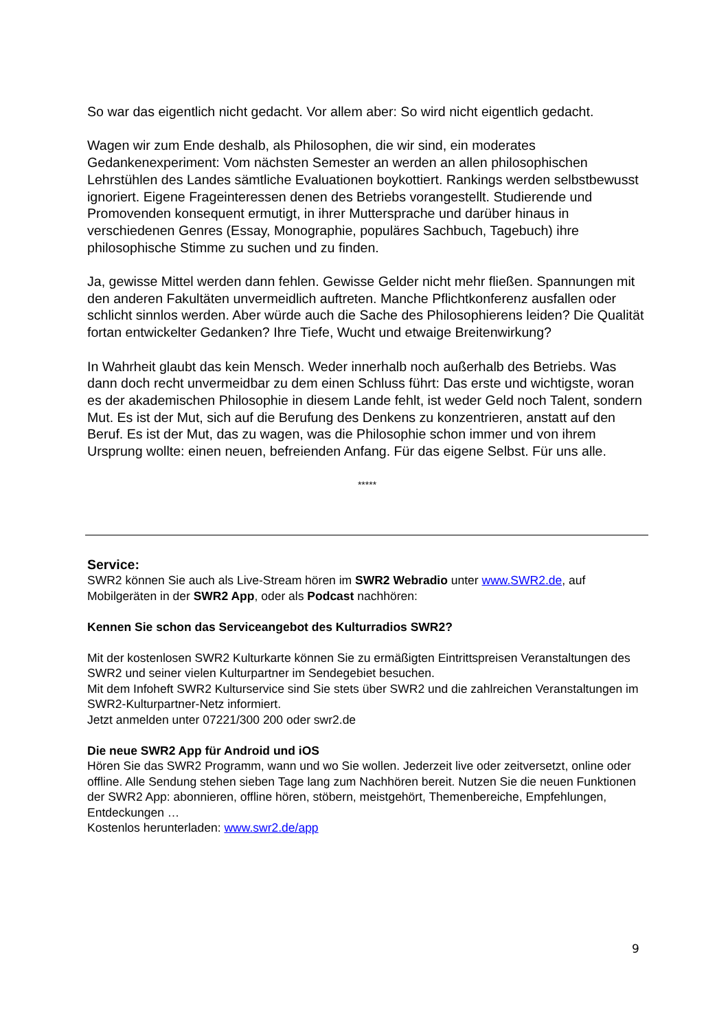So war das eigentlich nicht gedacht. Vor allem aber: So wird nicht eigentlich gedacht.
Wagen wir zum Ende deshalb, als Philosophen, die wir sind, ein moderates Gedankenexperiment: Vom nächsten Semester an werden an allen philosophischen Lehrstühlen des Landes sämtliche Evaluationen boykottiert. Rankings werden selbstbewusst ignoriert. Eigene Frageinteressen denen des Betriebs vorangestellt. Studierende und Promovenden konsequent ermutigt, in ihrer Muttersprache und darüber hinaus in verschiedenen Genres (Essay, Monographie, populäres Sachbuch, Tagebuch) ihre philosophische Stimme zu suchen und zu finden.
Ja, gewisse Mittel werden dann fehlen. Gewisse Gelder nicht mehr fließen. Spannungen mit den anderen Fakultäten unvermeidlich auftreten. Manche Pflichtkonferenz ausfallen oder schlicht sinnlos werden. Aber würde auch die Sache des Philosophierens leiden? Die Qualität fortan entwickelter Gedanken? Ihre Tiefe, Wucht und etwaige Breitenwirkung?
In Wahrheit glaubt das kein Mensch. Weder innerhalb noch außerhalb des Betriebs. Was dann doch recht unvermeidbar zu dem einen Schluss führt: Das erste und wichtigste, woran es der akademischen Philosophie in diesem Lande fehlt, ist weder Geld noch Talent, sondern Mut. Es ist der Mut, sich auf die Berufung des Denkens zu konzentrieren, anstatt auf den Beruf. Es ist der Mut, das zu wagen, was die Philosophie schon immer und von ihrem Ursprung wollte: einen neuen, befreienden Anfang. Für das eigene Selbst. Für uns alle.
*****
Service:
SWR2 können Sie auch als Live-Stream hören im SWR2 Webradio unter www.SWR2.de, auf Mobilgeräten in der SWR2 App, oder als Podcast nachhören:
Kennen Sie schon das Serviceangebot des Kulturradios SWR2?
Mit der kostenlosen SWR2 Kulturkarte können Sie zu ermäßigten Eintrittspreisen Veranstaltungen des SWR2 und seiner vielen Kulturpartner im Sendegebiet besuchen.
Mit dem Infoheft SWR2 Kulturservice sind Sie stets über SWR2 und die zahlreichen Veranstaltungen im SWR2-Kulturpartner-Netz informiert.
Jetzt anmelden unter 07221/300 200 oder swr2.de
Die neue SWR2 App für Android und iOS
Hören Sie das SWR2 Programm, wann und wo Sie wollen. Jederzeit live oder zeitversetzt, online oder offline. Alle Sendung stehen sieben Tage lang zum Nachhören bereit. Nutzen Sie die neuen Funktionen der SWR2 App: abonnieren, offline hören, stöbern, meistgehört, Themenbereiche, Empfehlungen, Entdeckungen …
Kostenlos herunterladen: www.swr2.de/app
9